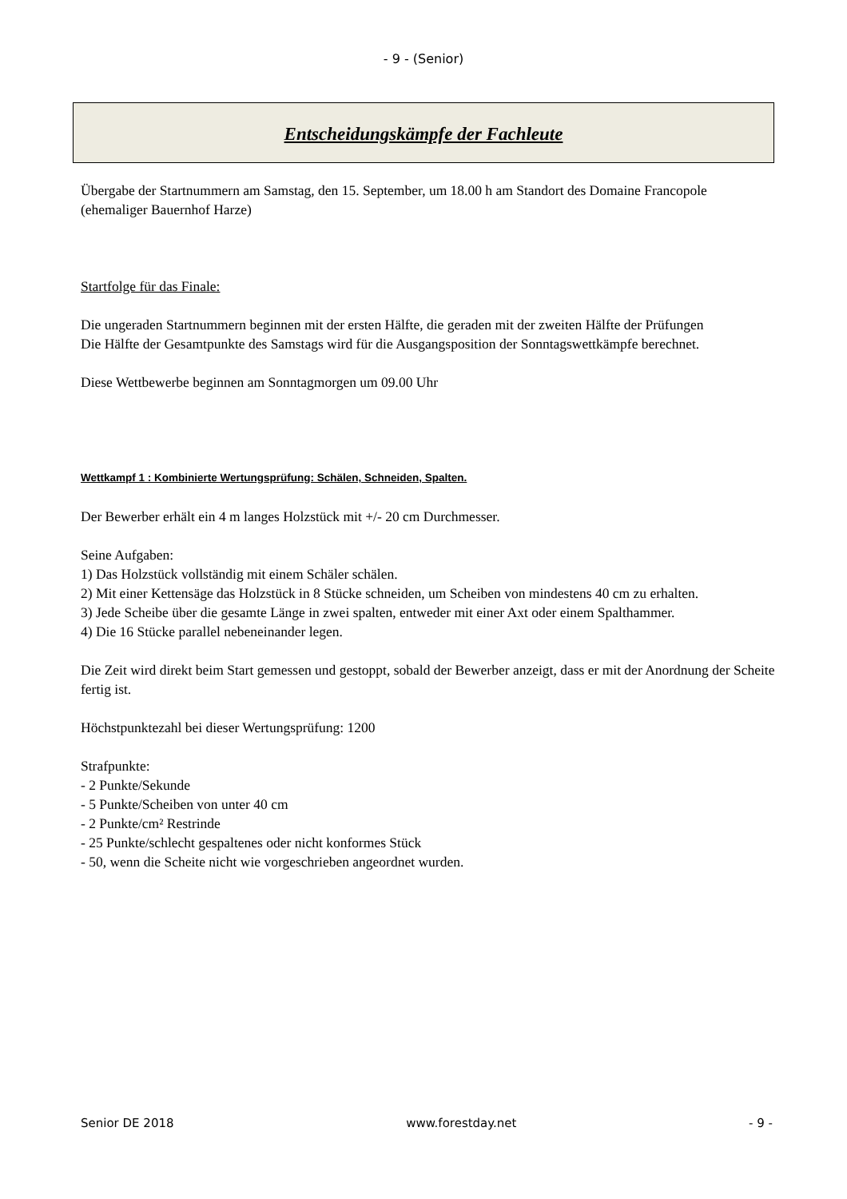- 9 - (Senior)
Entscheidungskämpfe der Fachleute
Übergabe der Startnummern am Samstag, den 15. September, um 18.00 h am Standort des Domaine Francopole (ehemaliger Bauernhof Harze)
Startfolge für das Finale:
Die ungeraden Startnummern beginnen mit der ersten Hälfte, die geraden mit der zweiten Hälfte der Prüfungen
Die Hälfte der Gesamtpunkte des Samstags wird für die Ausgangsposition der Sonntagswettkämpfe berechnet.
Diese Wettbewerbe beginnen am Sonntagmorgen um 09.00 Uhr
Wettkampf 1 : Kombinierte Wertungsprüfung: Schälen, Schneiden, Spalten.
Der Bewerber erhält ein 4 m langes Holzstück mit +/- 20 cm Durchmesser.
Seine Aufgaben:
1) Das Holzstück vollständig mit einem Schäler schälen.
2) Mit einer Kettensäge das Holzstück in 8 Stücke schneiden, um Scheiben von mindestens 40 cm zu erhalten.
3) Jede Scheibe über die gesamte Länge in zwei spalten, entweder mit einer Axt oder einem Spalthammer.
4) Die 16 Stücke parallel nebeneinander legen.
Die Zeit wird direkt beim Start gemessen und gestoppt, sobald der Bewerber anzeigt, dass er mit der Anordnung der Scheite fertig ist.
Höchstpunktezahl bei dieser Wertungsprüfung: 1200
Strafpunkte:
- 2 Punkte/Sekunde
- 5 Punkte/Scheiben von unter 40 cm
- 2 Punkte/cm² Restrinde
- 25 Punkte/schlecht gespaltenes oder nicht konformes Stück
- 50, wenn die Scheite nicht wie vorgeschrieben angeordnet wurden.
Senior DE 2018 www.forestday.net - 9 -